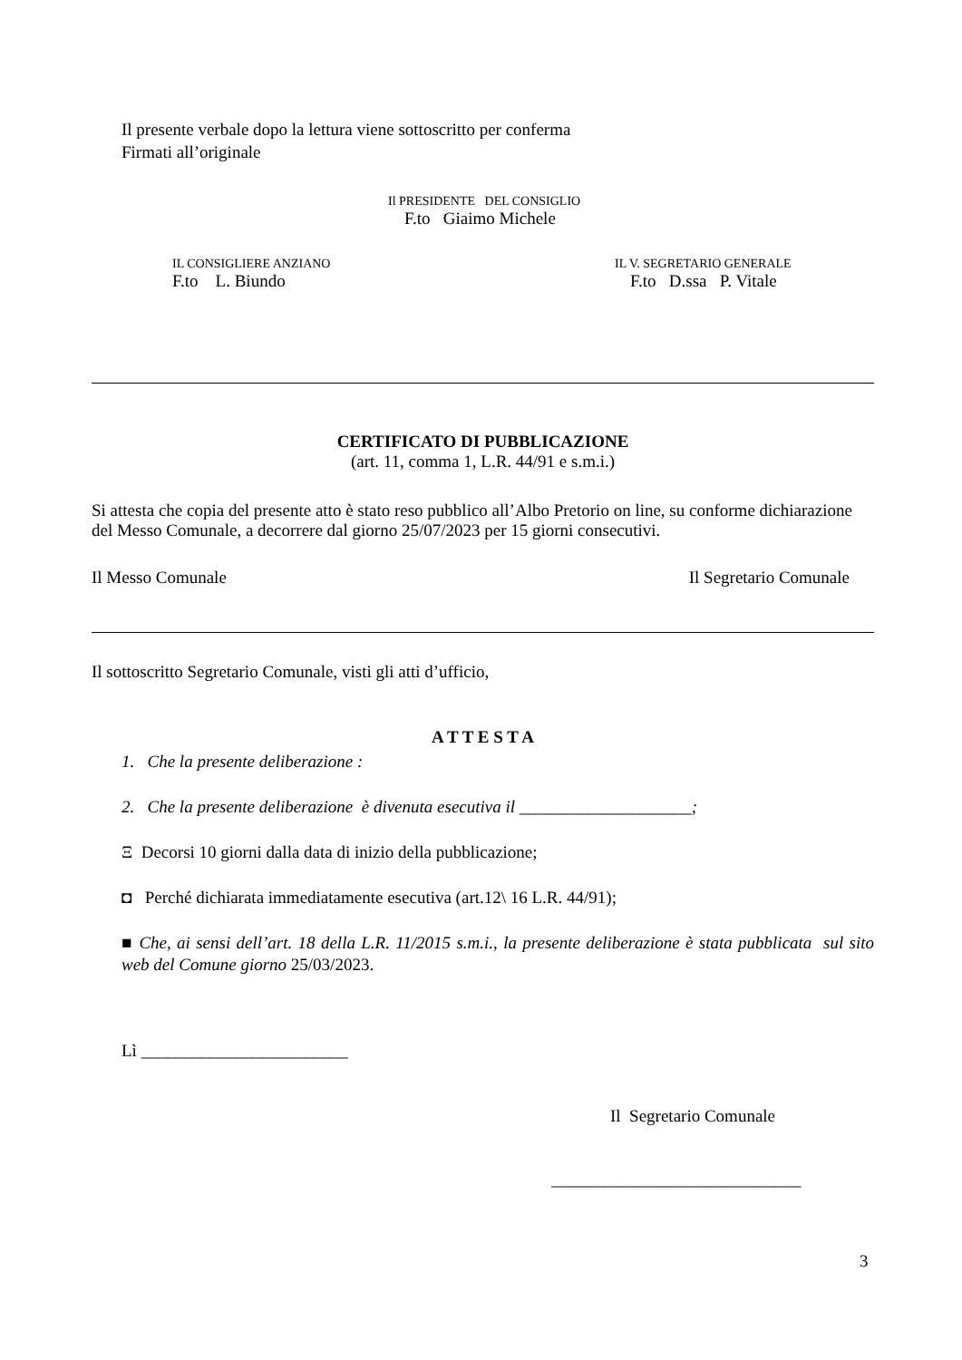Il presente verbale dopo la lettura viene sottoscritto per conferma
Firmati all’originale
Il PRESIDENTE DEL CONSIGLIO
F.to Giaimo Michele
IL CONSIGLIERE ANZIANO
F.to L. Biundo
IL V. SEGRETARIO GENERALE
F.to D.ssa P. Vitale
CERTIFICATO DI PUBBLICAZIONE
(art. 11, comma 1, L.R. 44/91 e s.m.i.)
Si attesta che copia del presente atto è stato reso pubblico all’Albo Pretorio on line, su conforme dichiarazione del Messo Comunale, a decorrere dal giorno 25/07/2023 per 15 giorni consecutivi.
Il Messo Comunale Il Segretario Comunale
Il sottoscritto Segretario Comunale, visti gli atti d’ufficio,
A T T E S T A
1. Che la presente deliberazione :
2. Che la presente deliberazione è divenuta esecutiva il ____________________;
Ξ Decorsi 10 giorni dalla data di inizio della pubblicazione;
◘ Perché dichiarata immediatamente esecutiva (art.12\ 16 L.R. 44/91);
■ Che, ai sensi dell’art. 18 della L.R. 11/2015 s.m.i., la presente deliberazione è stata pubblicata sul sito web del Comune giorno 25/03/2023.
Lì ________________________
Il Segretario Comunale
_____________________________
3